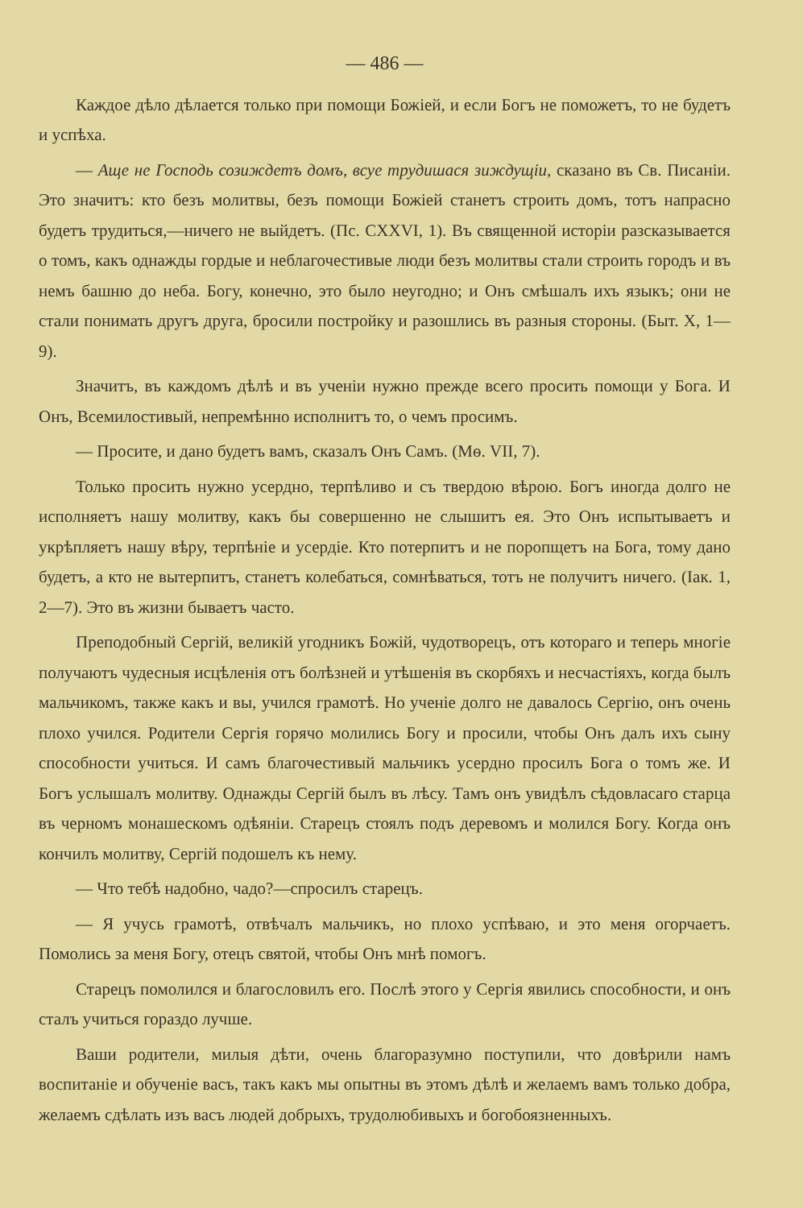— 486 —
Каждое дѣло дѣлается только при помощи Божіей, и если Богъ не поможетъ, то не будетъ и успѣха.
— Аще не Господь созиждетъ домъ, всуе трудишася зиждущіи, сказано въ Св. Писаніи. Это значитъ: кто безъ молитвы, безъ помощи Божіей станетъ строить домъ, тотъ напрасно будетъ трудиться,—ничего не выйдетъ. (Пс. CXXVI, 1). Въ священной исторіи разсказывается о томъ, какъ однажды гордые и неблагочестивые люди безъ молитвы стали строить городъ и въ немъ башню до неба. Богу, конечно, это было неугодно; и Онъ смѣшалъ ихъ языкъ; они не стали понимать другъ друга, бросили постройку и разошлись въ разныя стороны. (Быт. X, 1—9).
Значитъ, въ каждомъ дѣлѣ и въ ученіи нужно прежде всего просить помощи у Бога. И Онъ, Всемилостивый, непремѣнно исполнитъ то, о чемъ просимъ.
— Просите, и дано будетъ вамъ, сказалъ Онъ Самъ. (Мѳ. VII, 7).
Только просить нужно усердно, терпѣливо и съ твердою вѣрою. Богъ иногда долго не исполняетъ нашу молитву, какъ бы совершенно не слышитъ ея. Это Онъ испытываетъ и укрѣпляетъ нашу вѣру, терпѣніе и усердіе. Кто потерпитъ и не поропщетъ на Бога, тому дано будетъ, а кто не вытерпитъ, станетъ колебаться, сомнѣваться, тотъ не получитъ ничего. (Іак. 1, 2—7). Это въ жизни бываетъ часто.
Преподобный Сергій, великій угодникъ Божій, чудотворецъ, отъ котораго и теперь многіе получаютъ чудесныя исцѣленія отъ болѣзней и утѣшенія въ скорбяхъ и несчастіяхъ, когда былъ мальчикомъ, также какъ и вы, учился грамотѣ. Но ученіе долго не давалось Сергію, онъ очень плохо учился. Родители Сергія горячо молились Богу и просили, чтобы Онъ далъ ихъ сыну способности учиться. И самъ благочестивый мальчикъ усердно просилъ Бога о томъ же. И Богъ услышалъ молитву. Однажды Сергій былъ въ лѣсу. Тамъ онъ увидѣлъ сѣдовласаго старца въ черномъ монашескомъ одѣяніи. Старецъ стоялъ подъ деревомъ и молился Богу. Когда онъ кончилъ молитву, Сергій подошелъ къ нему.
— Что тебѣ надобно, чадо?—спросилъ старецъ.
— Я учусь грамотѣ, отвѣчалъ мальчикъ, но плохо успѣваю, и это меня огорчаетъ. Помолись за меня Богу, отецъ святой, чтобы Онъ мнѣ помогъ.
Старецъ помолился и благословилъ его. Послѣ этого у Сергія явились способности, и онъ сталъ учиться гораздо лучше.
Ваши родители, милыя дѣти, очень благоразумно поступили, что довѣрили намъ воспитаніе и обученіе васъ, такъ какъ мы опытны въ этомъ дѣлѣ и желаемъ вамъ только добра, желаемъ сдѣлать изъ васъ людей добрыхъ, трудолюбивыхъ и богобоязненныхъ.